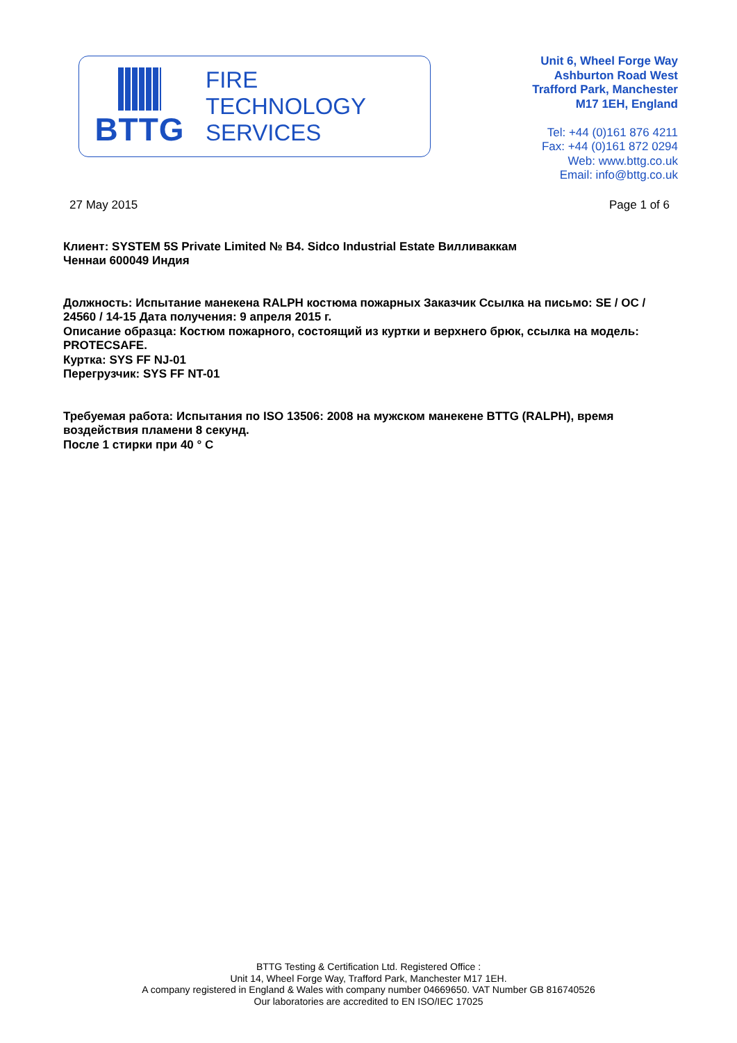BTTG
FIRE
TECHNOLOGY
SERVICES
Unit 6, Wheel Forge Way
Ashburton Road West
Trafford Park, Manchester
M17 1EH, England
Tel: +44 (0)161 876 4211
Fax: +44 (0)161 872 0294
Web: www.bttg.co.uk
Email: info@bttg.co.uk
27 May 2015 Page 1 of 6
Клиент: SYSTEM 5S Private Limited № B4. Sidco Industrial Estate Вилливаккам
Ченнаи 600049 Индия
Должность: Испытание манекена RALPH костюма пожарных Заказчик Ссылка на письмо: SE / OC / 24560 / 14-15 Дата получения: 9 апреля 2015 г.
Описание образца: Костюм пожарного, состоящий из куртки и верхнего брюк, ссылка на модель: PROTECSAFE.
Куртка: SYS FF NJ-01
Перегрузчик: SYS FF NT-01
Требуемая работа: Испытания по ISO 13506: 2008 на мужском манекене BTTG (RALPH), время воздействия пламени 8 секунд.
После 1 стирки при 40 ° C
BTTG Testing & Certification Ltd. Registered Office :
Unit 14, Wheel Forge Way, Trafford Park, Manchester M17 1EH.
A company registered in England & Wales with company number 04669650. VAT Number GB 816740526
Our laboratories are accredited to EN ISO/IEC 17025